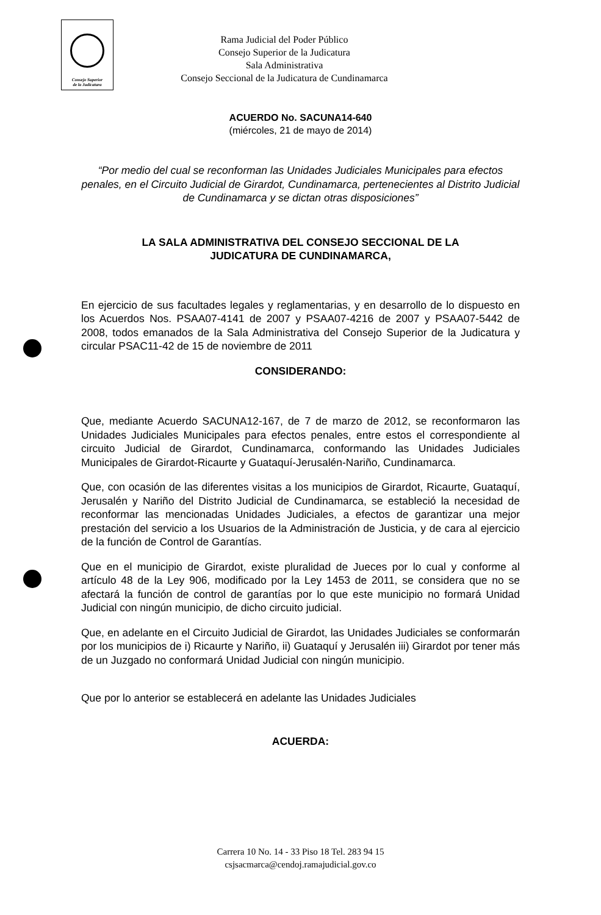Consejo Superior
de la Judicatura
Rama Judicial del Poder Público
Consejo Superior de la Judicatura
Sala Administrativa
Consejo Seccional de la Judicatura de Cundinamarca
ACUERDO No. SACUNA14-640
(miércoles, 21 de mayo de 2014)
“Por medio del cual se reconforman las Unidades Judiciales Municipales para efectos penales, en el Circuito Judicial de Girardot, Cundinamarca, pertenecientes al Distrito Judicial de Cundinamarca y se dictan otras disposiciones”
LA SALA ADMINISTRATIVA DEL CONSEJO SECCIONAL DE LA
JUDICATURA DE CUNDINAMARCA,
En ejercicio de sus facultades legales y reglamentarias, y en desarrollo de lo dispuesto en los Acuerdos Nos. PSAA07-4141 de 2007 y PSAA07-4216 de 2007 y PSAA07-5442 de 2008, todos emanados de la Sala Administrativa del Consejo Superior de la Judicatura y circular PSAC11-42 de 15 de noviembre de 2011
CONSIDERANDO:
Que, mediante Acuerdo SACUNA12-167, de 7 de marzo de 2012, se reconformaron las Unidades Judiciales Municipales para efectos penales, entre estos el correspondiente al circuito Judicial de Girardot, Cundinamarca, conformando las Unidades Judiciales Municipales de Girardot-Ricaurte y Guataquí-Jerusalén-Nariño, Cundinamarca.
Que, con ocasión de las diferentes visitas a los municipios de Girardot, Ricaurte, Guataquí, Jerusalén y Nariño del Distrito Judicial de Cundinamarca, se estableció la necesidad de reconformar las mencionadas Unidades Judiciales, a efectos de garantizar una mejor prestación del servicio a los Usuarios de la Administración de Justicia, y de cara al ejercicio de la función de Control de Garantías.
Que en el municipio de Girardot, existe pluralidad de Jueces por lo cual y conforme al artículo 48 de la Ley 906, modificado por la Ley 1453 de 2011, se considera que no se afectará la función de control de garantías por lo que este municipio no formará Unidad Judicial con ningún municipio, de dicho circuito judicial.
Que, en adelante en el Circuito Judicial de Girardot, las Unidades Judiciales se conformarán por los municipios de i) Ricaurte y Nariño, ii) Guataquí y Jerusalén iii) Girardot por tener más de un Juzgado no conformará Unidad Judicial con ningún municipio.
Que por lo anterior se establecerá en adelante las Unidades Judiciales
ACUERDA:
Carrera 10 No. 14 - 33 Piso 18 Tel. 283 94 15
csjsacmarca@cendoj.ramajudicial.gov.co